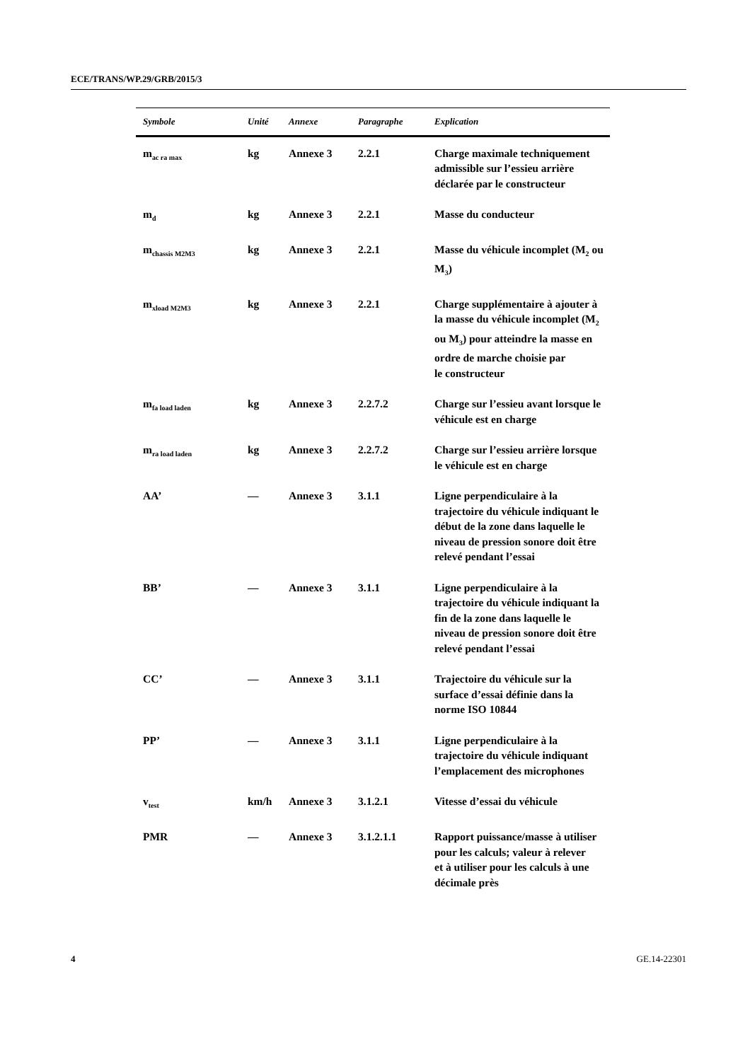ECE/TRANS/WP.29/GRB/2015/3
| Symbole | Unité | Annexe | Paragraphe | Explication |
| --- | --- | --- | --- | --- |
| m<sub>ac ra max</sub> | kg | Annexe 3 | 2.2.1 | Charge maximale techniquement admissible sur l’essieu arrière déclarée par le constructeur |
| m<sub>d</sub> | kg | Annexe 3 | 2.2.1 | Masse du conducteur |
| m<sub>chassis M2M3</sub> | kg | Annexe 3 | 2.2.1 | Masse du véhicule incomplet (M<sub>2</sub> ou M<sub>3</sub>) |
| m<sub>xload M2M3</sub> | kg | Annexe 3 | 2.2.1 | Charge supplémentaire à ajouter à la masse du véhicule incomplet (M<sub>2</sub> ou M<sub>3</sub>) pour atteindre la masse en ordre de marche choisie par le constructeur |
| m<sub>fa load laden</sub> | kg | Annexe 3 | 2.2.7.2 | Charge sur l’essieu avant lorsque le véhicule est en charge |
| m<sub>ra load laden</sub> | kg | Annexe 3 | 2.2.7.2 | Charge sur l’essieu arrière lorsque le véhicule est en charge |
| AA’ | — | Annexe 3 | 3.1.1 | Ligne perpendiculaire à la trajectoire du véhicule indiquant le début de la zone dans laquelle le niveau de pression sonore doit être relevé pendant l’essai |
| BB’ | — | Annexe 3 | 3.1.1 | Ligne perpendiculaire à la trajectoire du véhicule indiquant la fin de la zone dans laquelle le niveau de pression sonore doit être relevé pendant l’essai |
| CC’ | — | Annexe 3 | 3.1.1 | Trajectoire du véhicule sur la surface d’essai définie dans la norme ISO 10844 |
| PP’ | — | Annexe 3 | 3.1.1 | Ligne perpendiculaire à la trajectoire du véhicule indiquant l’emplacement des microphones |
| v<sub>test</sub> | km/h | Annexe 3 | 3.1.2.1 | Vitesse d’essai du véhicule |
| PMR | — | Annexe 3 | 3.1.2.1.1 | Rapport puissance/masse à utiliser pour les calculs; valeur à relever et à utiliser pour les calculs à une décimale près |
4 GE.14-22301